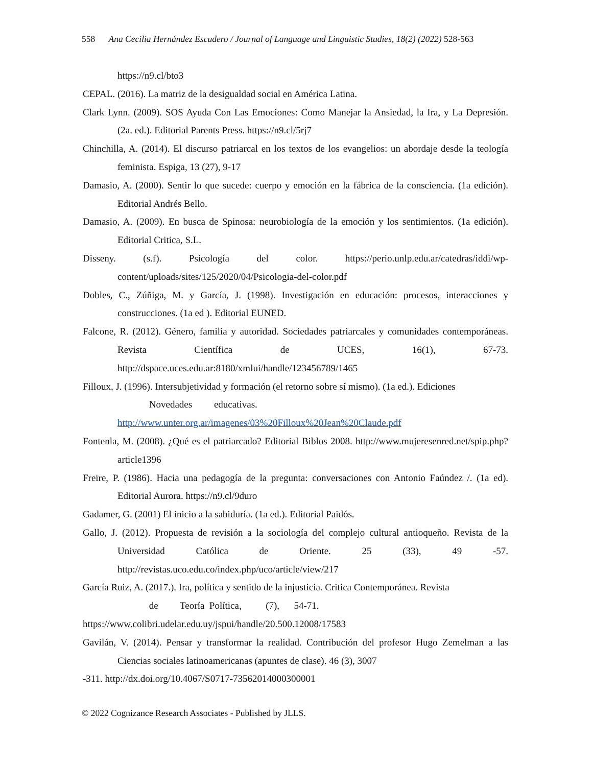558 Ana Cecilia Hernández Escudero / Journal of Language and Linguistic Studies, 18(2) (2022) 528-563
https://n9.cl/bto3
CEPAL. (2016). La matriz de la desigualdad social en América Latina.
Clark Lynn. (2009). SOS Ayuda Con Las Emociones: Como Manejar la Ansiedad, la Ira, y La Depresión. (2a. ed.). Editorial Parents Press. https://n9.cl/5rj7
Chinchilla, A. (2014). El discurso patriarcal en los textos de los evangelios: un abordaje desde la teología feminista. Espiga, 13 (27), 9-17
Damasio, A. (2000). Sentir lo que sucede: cuerpo y emoción en la fábrica de la consciencia. (1a edición). Editorial Andrés Bello.
Damasio, A. (2009). En busca de Spinosa: neurobiología de la emoción y los sentimientos. (1a edición). Editorial Critica, S.L.
Disseny. (s.f). Psicología del color. https://perio.unlp.edu.ar/catedras/iddi/wp-content/uploads/sites/125/2020/04/Psicologia-del-color.pdf
Dobles, C., Zúñiga, M. y García, J. (1998). Investigación en educación: procesos, interacciones y construcciones. (1a ed ). Editorial EUNED.
Falcone, R. (2012). Género, familia y autoridad. Sociedades patriarcales y comunidades contemporáneas. Revista Científica de UCES, 16(1), 67-73. http://dspace.uces.edu.ar:8180/xmlui/handle/123456789/1465
Filloux, J. (1996). Intersubjetividad y formación (el retorno sobre sí mismo). (1a ed.). Ediciones
Novedades educativas.
http://www.unter.org.ar/imagenes/03%20Filloux%20Jean%20Claude.pdf
Fontenla, M. (2008). ¿Qué es el patriarcado? Editorial Biblos 2008. http://www.mujeresenred.net/spip.php?article1396
Freire, P. (1986). Hacia una pedagogía de la pregunta: conversaciones con Antonio Faúndez /. (1a ed). Editorial Aurora. https://n9.cl/9duro
Gadamer, G. (2001) El inicio a la sabiduría. (1a ed.). Editorial Paidós.
Gallo, J. (2012). Propuesta de revisión a la sociología del complejo cultural antioqueño. Revista de la Universidad Católica de Oriente. 25 (33), 49 -57. http://revistas.uco.edu.co/index.php/uco/article/view/217
García Ruiz, A. (2017.). Ira, política y sentido de la injusticia. Critica Contemporánea. Revista
de Teoría Política, (7), 54-71.
https://www.colibri.udelar.edu.uy/jspui/handle/20.500.12008/17583
Gavilán, V. (2014). Pensar y transformar la realidad. Contribución del profesor Hugo Zemelman a las Ciencias sociales latinoamericanas (apuntes de clase). 46 (3), 3007
-311. http://dx.doi.org/10.4067/S0717-73562014000300001
© 2022 Cognizance Research Associates - Published by JLLS.